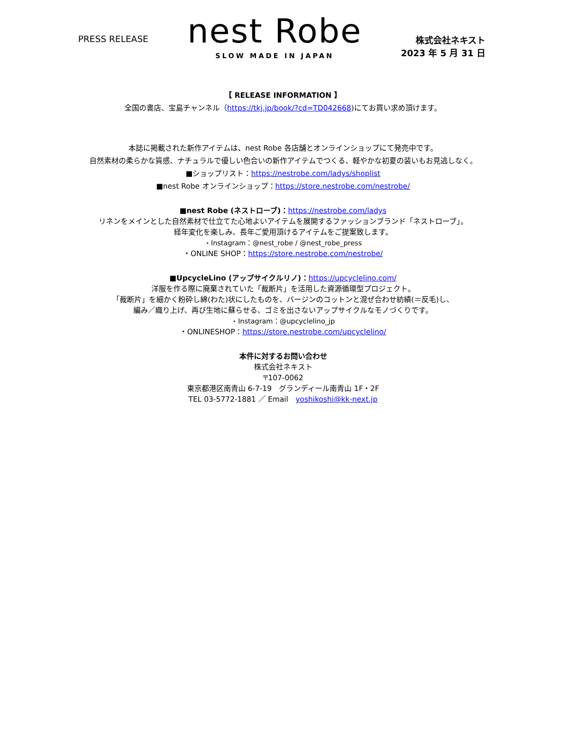PRESS RELEASE
nest Robe
SLOW MADE IN JAPAN
株式会社ネキスト
2023 年 5 月 31 日
【 RELEASE INFORMATION 】
全国の書店、宝島チャンネル（https://tkj.jp/book/?cd=TD042668)にてお買い求め頂けます。
本誌に掲載された新作アイテムは、nest Robe 各店舗とオンラインショップにて発売中です。
自然素材の柔らかな質感、ナチュラルで優しい色合いの新作アイテムでつくる、軽やかな初夏の装いもお見逃しなく。
■ショップリスト：https://nestrobe.com/ladys/shoplist
■nest Robe オンラインショップ：https://store.nestrobe.com/nestrobe/
■nest Robe (ネストローブ)：https://nestrobe.com/ladys
リネンをメインとした自然素材で仕立てた心地よいアイテムを展開するファッションブランド「ネストローブ」。
経年変化を楽しみ、長年ご愛用頂けるアイテムをご提案致します。
・Instagram：@nest_robe / @nest_robe_press
・ONLINE SHOP：https://store.nestrobe.com/nestrobe/
■UpcycleLino (アップサイクルリノ)：https://upcyclelino.com/
洋服を作る際に廃棄されていた「裁断片」を活用した資源循環型プロジェクト。
「裁断片」を細かく粉砕し綿(わた)状にしたものを、バージンのコットンと混ぜ合わせ紡績(＝反毛)し、
編み／織り上げ、再び生地に蘇らせる、ゴミを出さないアップサイクルなモノづくりです。
・Instagram：@upcyclelino_jp
・ONLINESHOP：https://store.nestrobe.com/upcyclelino/
本件に対するお問い合わせ
株式会社ネキスト
〒107-0062
東京都港区南青山 6-7-19　グランディール南青山 1F・2F
TEL 03-5772-1881 ／ Email　yoshikoshi@kk-next.jp